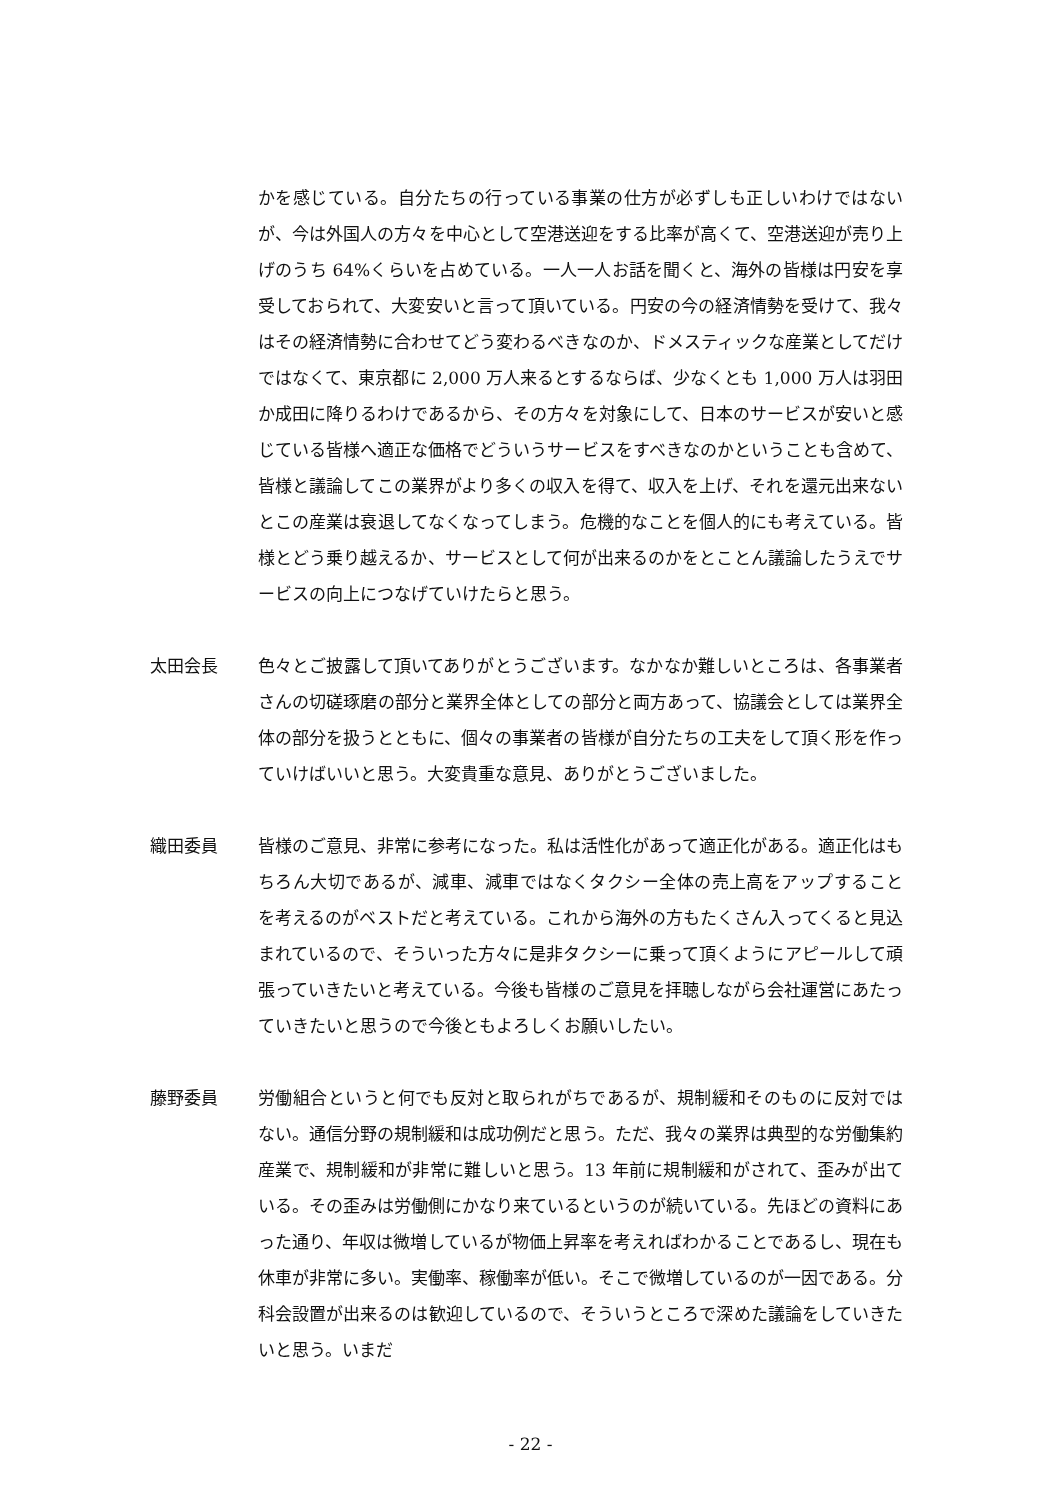かを感じている。自分たちの行っている事業の仕方が必ずしも正しいわけではないが、今は外国人の方々を中心として空港送迎をする比率が高くて、空港送迎が売り上げのうち 64%くらいを占めている。一人一人お話を聞くと、海外の皆様は円安を享受しておられて、大変安いと言って頂いている。円安の今の経済情勢を受けて、我々はその経済情勢に合わせてどう変わるべきなのか、ドメスティックな産業としてだけではなくて、東京都に 2,000 万人来るとするならば、少なくとも 1,000 万人は羽田か成田に降りるわけであるから、その方々を対象にして、日本のサービスが安いと感じている皆様へ適正な価格でどういうサービスをすべきなのかということも含めて、皆様と議論してこの業界がより多くの収入を得て、収入を上げ、それを還元出来ないとこの産業は衰退してなくなってしまう。危機的なことを個人的にも考えている。皆様とどう乗り越えるか、サービスとして何が出来るのかをとことん議論したうえでサービスの向上につなげていけたらと思う。
太田会長 色々とご披露して頂いてありがとうございます。なかなか難しいところは、各事業者さんの切磋琢磨の部分と業界全体としての部分と両方あって、協議会としては業界全体の部分を扱うとともに、個々の事業者の皆様が自分たちの工夫をして頂く形を作っていけばいいと思う。大変貴重な意見、ありがとうございました。
織田委員 皆様のご意見、非常に参考になった。私は活性化があって適正化がある。適正化はもちろん大切であるが、減車、減車ではなくタクシー全体の売上高をアップすることを考えるのがベストだと考えている。これから海外の方もたくさん入ってくると見込まれているので、そういった方々に是非タクシーに乗って頂くようにアピールして頑張っていきたいと考えている。今後も皆様のご意見を拝聴しながら会社運営にあたっていきたいと思うので今後ともよろしくお願いしたい。
藤野委員 労働組合というと何でも反対と取られがちであるが、規制緩和そのものに反対ではない。通信分野の規制緩和は成功例だと思う。ただ、我々の業界は典型的な労働集約産業で、規制緩和が非常に難しいと思う。13 年前に規制緩和がされて、歪みが出ている。その歪みは労働側にかなり来ているというのが続いている。先ほどの資料にあった通り、年収は微増しているが物価上昇率を考えればわかることであるし、現在も休車が非常に多い。実働率、稼働率が低い。そこで微増しているのが一因である。分科会設置が出来るのは歓迎しているので、そういうところで深めた議論をしていきたいと思う。いまだ
- 22 -